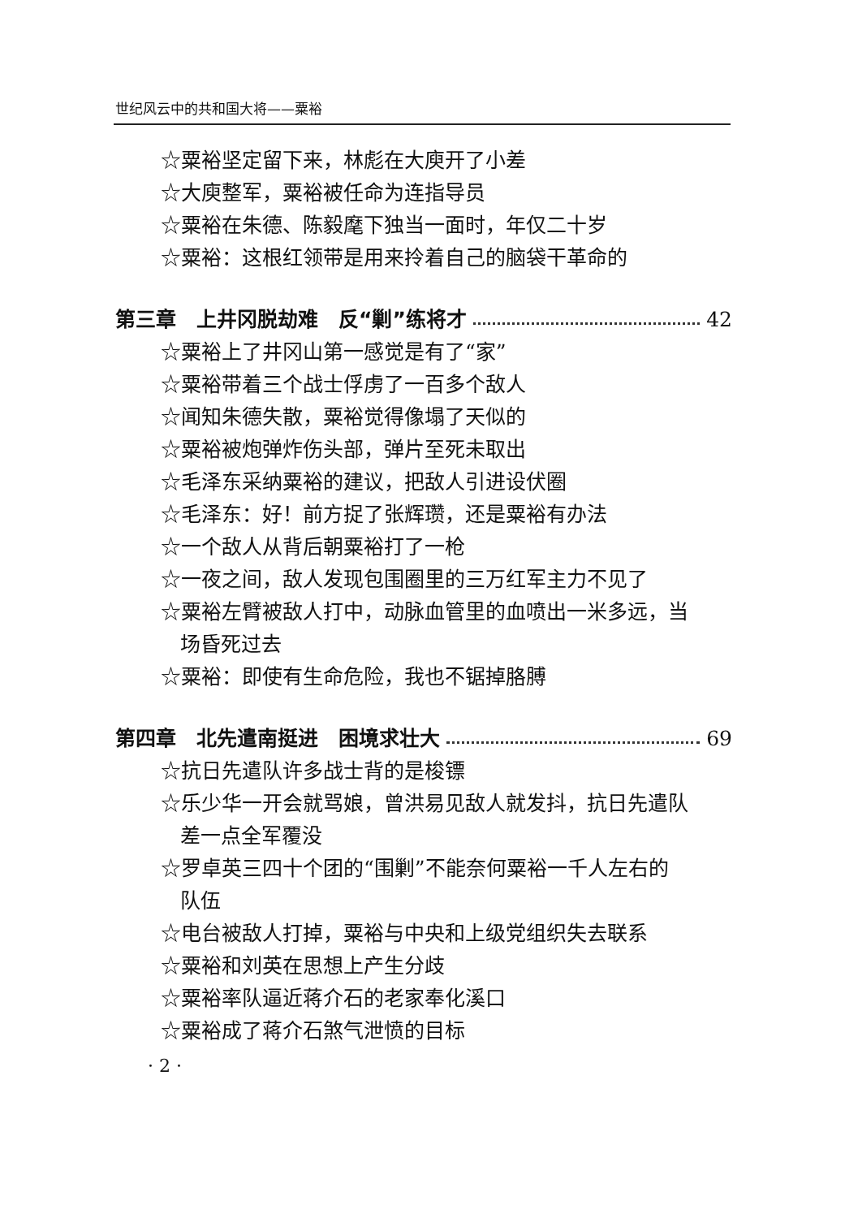世纪风云中的共和国大将——粟裕
☆粟裕坚定留下来，林彪在大庾开了小差
☆大庾整军，粟裕被任命为连指导员
☆粟裕在朱德、陈毅麾下独当一面时，年仅二十岁
☆粟裕：这根红领带是用来拎着自己的脑袋干革命的
第三章　上井冈脱劫难　反“剿”练将才 42
☆粟裕上了井冈山第一感觉是有了“家”
☆粟裕带着三个战士俘虏了一百多个敌人
☆闻知朱德失散，粟裕觉得像塌了天似的
☆粟裕被炮弹炸伤头部，弹片至死未取出
☆毛泽东采纳粟裕的建议，把敌人引进设伏圈
☆毛泽东：好！前方捉了张辉瓒，还是粟裕有办法
☆一个敌人从背后朝粟裕打了一枪
☆一夜之间，敌人发现包围圈里的三万红军主力不见了
☆粟裕左臂被敌人打中，动脉血管里的血喷出一米多远，当
场昏死过去
☆粟裕：即使有生命危险，我也不锯掉胳膊
第四章　北先遣南挺进　困境求壮大 69
☆抗日先遣队许多战士背的是梭镖
☆乐少华一开会就骂娘，曾洪易见敌人就发抖，抗日先遣队
差一点全军覆没
☆罗卓英三四十个团的“围剿”不能奈何粟裕一千人左右的
队伍
☆电台被敌人打掉，粟裕与中央和上级党组织失去联系
☆粟裕和刘英在思想上产生分歧
☆粟裕率队逼近蒋介石的老家奉化溪口
☆粟裕成了蒋介石煞气泄愤的目标
· 2 ·